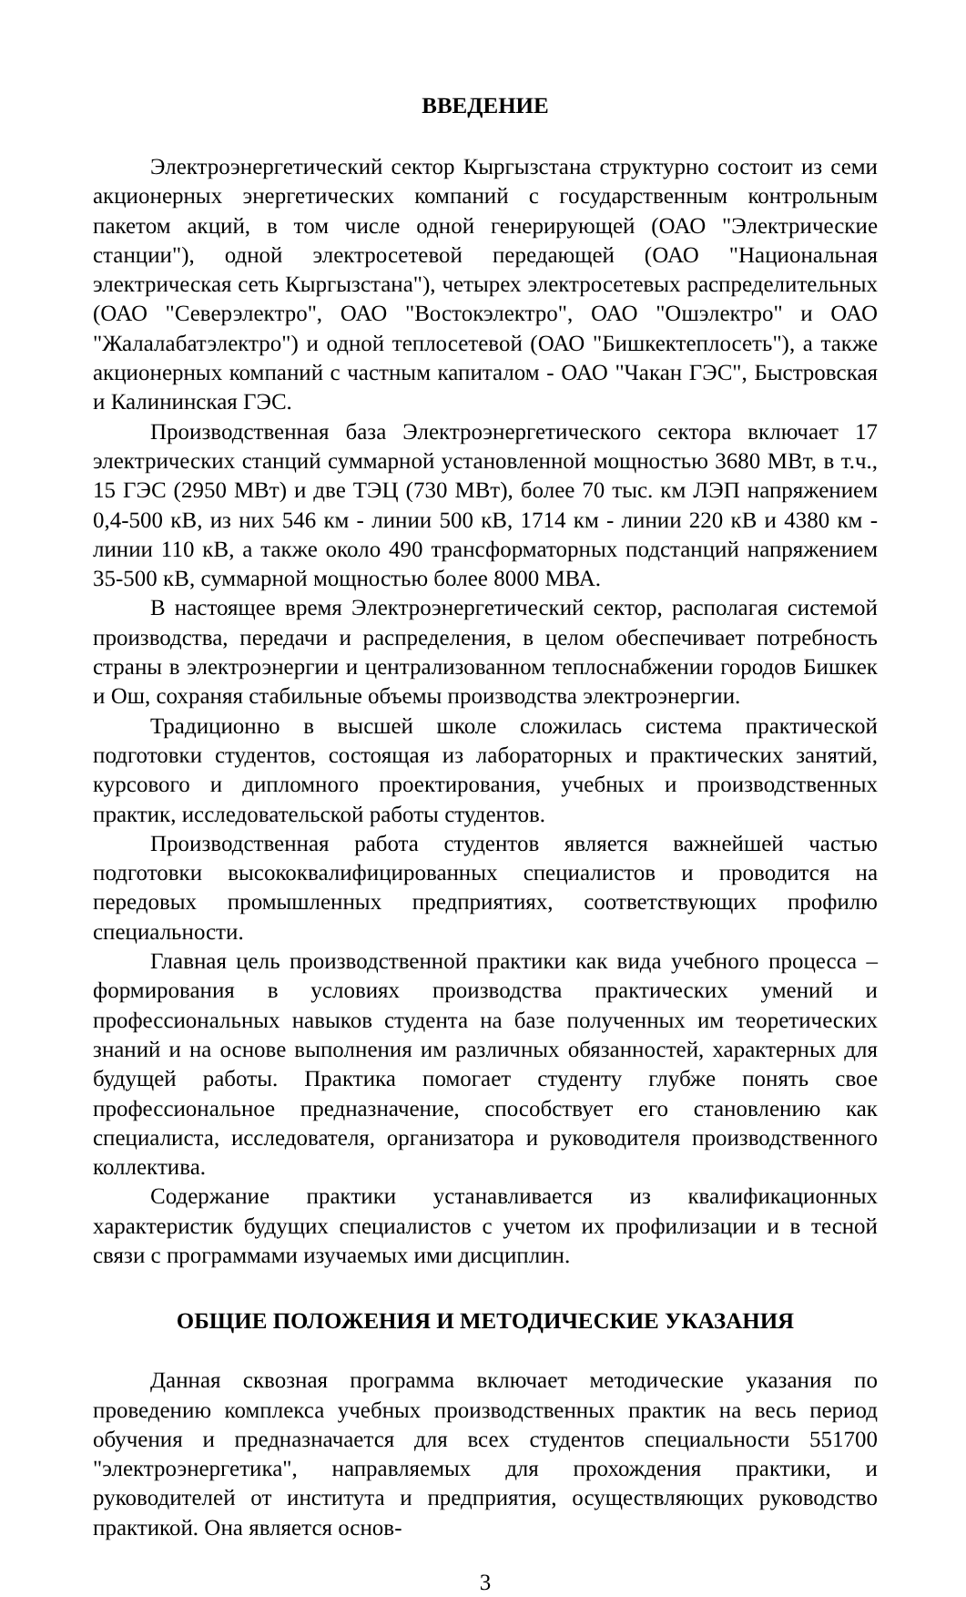ВВЕДЕНИЕ
Электроэнергетический сектор Кыргызстана структурно состоит из семи акционерных энергетических компаний с государственным контрольным пакетом акций, в том числе одной генерирующей (ОАО "Электрические станции"), одной электросетевой передающей (ОАО "Национальная электрическая сеть Кыргызстана"), четырех электросетевых распределительных (ОАО "Северэлектро", ОАО "Востокэлектро", ОАО "Ошэлектро" и ОАО "Жалалабатэлектро") и одной теплосетевой (ОАО "Бишкектеплосеть"), а также акционерных компаний с частным капиталом - ОАО "Чакан ГЭС", Быстровская и Калининская ГЭС.
Производственная база Электроэнергетического сектора включает 17 электрических станций суммарной установленной мощностью 3680 МВт, в т.ч., 15 ГЭС (2950 МВт) и две ТЭЦ (730 МВт), более 70 тыс. км ЛЭП напряжением 0,4-500 кВ, из них 546 км - линии 500 кВ, 1714 км - линии 220 кВ и 4380 км - линии 110 кВ, а также около 490 трансформаторных подстанций напряжением 35-500 кВ, суммарной мощностью более 8000 МВА.
В настоящее время Электроэнергетический сектор, располагая системой производства, передачи и распределения, в целом обеспечивает потребность страны в электроэнергии и централизованном теплоснабжении городов Бишкек и Ош, сохраняя стабильные объемы производства электроэнергии.
Традиционно в высшей школе сложилась система практической подготовки студентов, состоящая из лабораторных и практических занятий, курсового и дипломного проектирования, учебных и производственных практик, исследовательской работы студентов.
Производственная работа студентов является важнейшей частью подготовки высококвалифицированных специалистов и проводится на передовых промышленных предприятиях, соответствующих профилю специальности.
Главная цель производственной практики как вида учебного процесса – формирования в условиях производства практических умений и профессиональных навыков студента на базе полученных им теоретических знаний и на основе выполнения им различных обязанностей, характерных для будущей работы. Практика помогает студенту глубже понять свое профессиональное предназначение, способствует его становлению как специалиста, исследователя, организатора и руководителя производственного коллектива.
Содержание практики устанавливается из квалификационных характеристик будущих специалистов с учетом их профилизации и в тесной связи с программами изучаемых ими дисциплин.
ОБЩИЕ ПОЛОЖЕНИЯ И МЕТОДИЧЕСКИЕ УКАЗАНИЯ
Данная сквозная программа включает методические указания по проведению комплекса учебных производственных практик на весь период обучения и предназначается для всех студентов специальности 551700 "электроэнергетика", направляемых для прохождения практики, и руководителей от института и предприятия, осуществляющих руководство практикой. Она является основ-
3